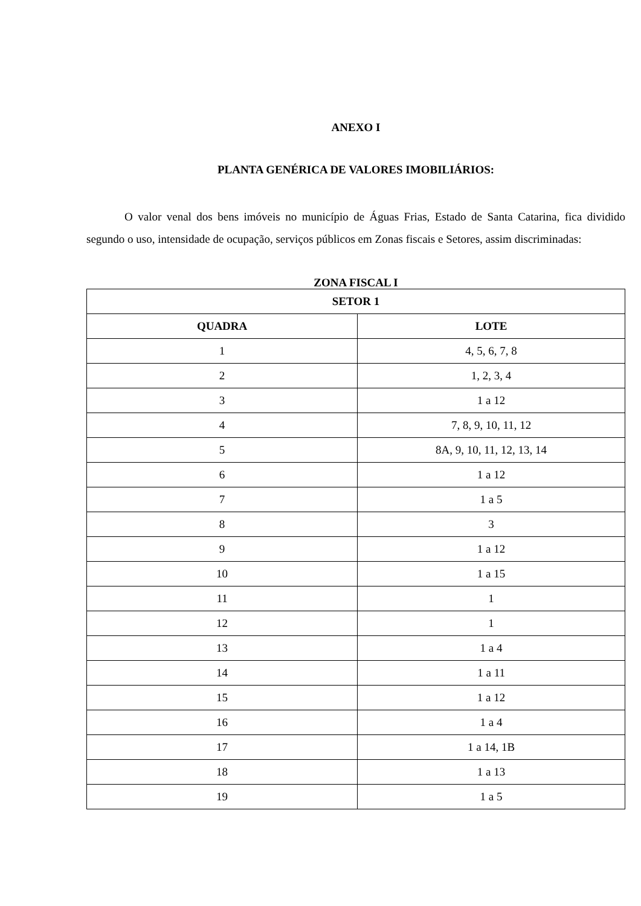ANEXO I
PLANTA GENÉRICA DE VALORES IMOBILIÁRIOS:
O valor venal dos bens imóveis no município de Águas Frias, Estado de Santa Catarina, fica dividido segundo o uso, intensidade de ocupação, serviços públicos em Zonas fiscais e Setores, assim discriminadas:
ZONA FISCAL I
| SETOR 1 | |
| --- | --- |
| QUADRA | LOTE |
| 1 | 4, 5, 6, 7, 8 |
| 2 | 1, 2, 3, 4 |
| 3 | 1 a 12 |
| 4 | 7, 8, 9, 10, 11, 12 |
| 5 | 8A, 9, 10, 11, 12, 13, 14 |
| 6 | 1 a 12 |
| 7 | 1 a 5 |
| 8 | 3 |
| 9 | 1 a 12 |
| 10 | 1 a 15 |
| 11 | 1 |
| 12 | 1 |
| 13 | 1 a 4 |
| 14 | 1 a 11 |
| 15 | 1 a 12 |
| 16 | 1 a 4 |
| 17 | 1 a 14, 1B |
| 18 | 1 a 13 |
| 19 | 1 a 5 |